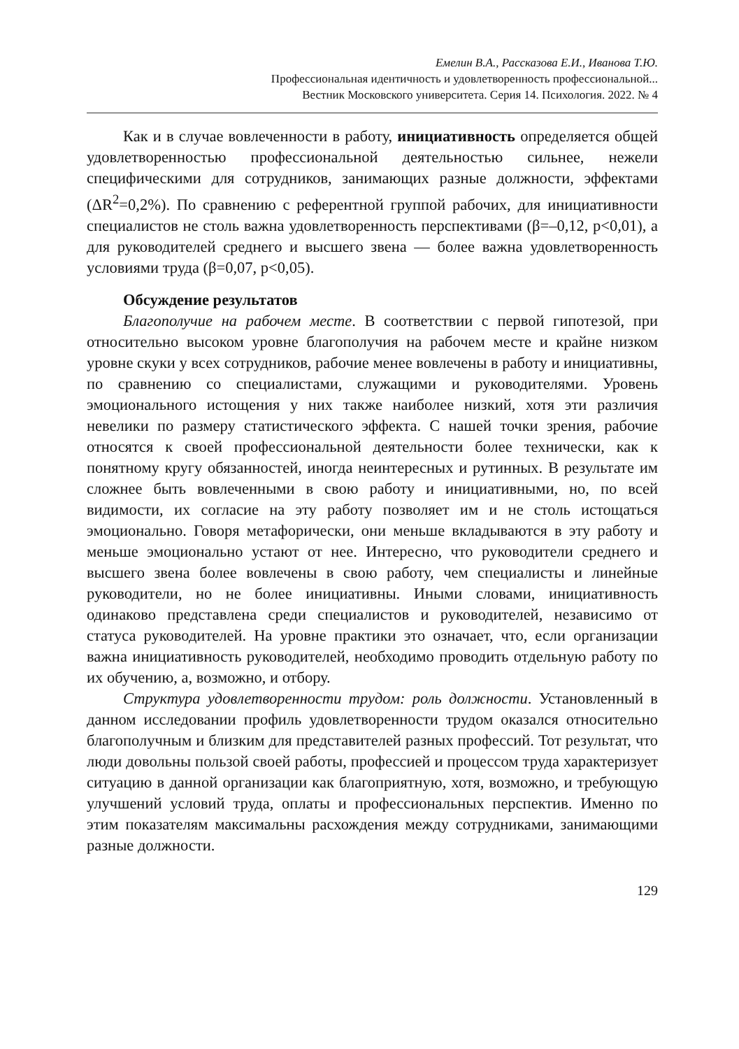Емелин В.А., Рассказова Е.И., Иванова Т.Ю.
Профессиональная идентичность и удовлетворенность профессиональной...
Вестник Московского университета. Серия 14. Психология. 2022. № 4
Как и в случае вовлеченности в работу, инициативность определяется общей удовлетворенностью профессиональной деятельностью сильнее, нежели специфическими для сотрудников, занимающих разные должности, эффектами (ΔR<sup>2</sup>=0,2%). По сравнению с референтной группой рабочих, для инициативности специалистов не столь важна удовлетворенность перспективами (β=–0,12, p<0,01), а для руководителей среднего и высшего звена — более важна удовлетворенность условиями труда (β=0,07, p<0,05).
Обсуждение результатов
Благополучие на рабочем месте. В соответствии с первой гипотезой, при относительно высоком уровне благополучия на рабочем месте и крайне низком уровне скуки у всех сотрудников, рабочие менее вовлечены в работу и инициативны, по сравнению со специалистами, служащими и руководителями. Уровень эмоционального истощения у них также наиболее низкий, хотя эти различия невелики по размеру статистического эффекта. С нашей точки зрения, рабочие относятся к своей профессиональной деятельности более технически, как к понятному кругу обязанностей, иногда неинтересных и рутинных. В результате им сложнее быть вовлеченными в свою работу и инициативными, но, по всей видимости, их согласие на эту работу позволяет им и не столь истощаться эмоционально. Говоря метафорически, они меньше вкладываются в эту работу и меньше эмоционально устают от нее. Интересно, что руководители среднего и высшего звена более вовлечены в свою работу, чем специалисты и линейные руководители, но не более инициативны. Иными словами, инициативность одинаково представлена среди специалистов и руководителей, независимо от статуса руководителей. На уровне практики это означает, что, если организации важна инициативность руководителей, необходимо проводить отдельную работу по их обучению, а, возможно, и отбору.
Структура удовлетворенности трудом: роль должности. Установленный в данном исследовании профиль удовлетворенности трудом оказался относительно благополучным и близким для представителей разных профессий. Тот результат, что люди довольны пользой своей работы, профессией и процессом труда характеризует ситуацию в данной организации как благоприятную, хотя, возможно, и требующую улучшений условий труда, оплаты и профессиональных перспектив. Именно по этим показателям максимальны расхождения между сотрудниками, занимающими разные должности.
129